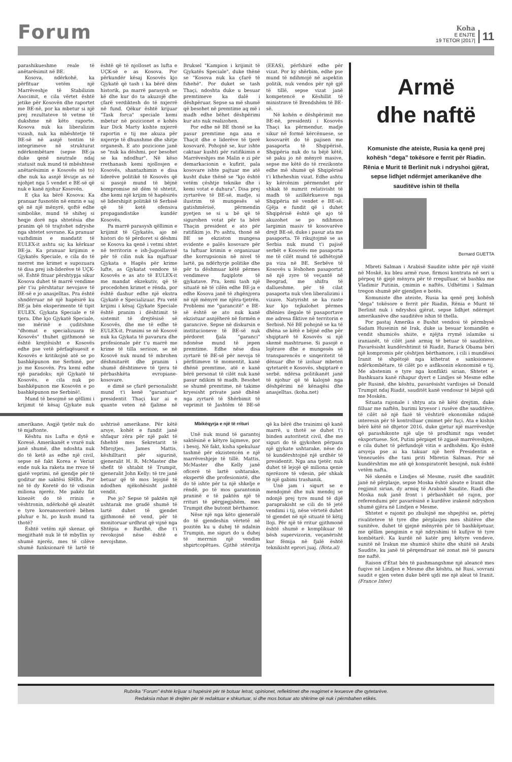Forum
Koha
E ENJTE
19 TETOR |2017|
11
parashikueshme reale të anëtarësimit në BE.
Kosova, ndërkohë, ka përfituar vetëm një Marrëveshje të Stabilizim Asocimit, e cila vërtet është jetike për Kosovën dhe raportet me BE-në, por ka mbetur si një prej rezultateve të vetme të dukshme në këto raporte. Kosova nuk ka liberalizim vizash, nuk ka mbështetje të BE-së në asnjë tentim të integrimeve në strukturat ndërkombëtare (sepse BE-ja duke qenë neutrale ndaj statusit nuk mund të mbështesë anëtarësimin e Kosovës në to) dhe nuk ka asnjë lëvizje as në njohjet nga 5 vendet e BE-së që nuk e kanë njohur Kosovën.
E çka ka bërë Kosova: Ka pranuar fusnotën në emrin e saj që në një mënyrë, qoftë edhe simbolike, mund të shihej si heqje dorë nga shtetësia dhe pranim që të trajtohet ndryshe nga shtetet sovrane. Ka pranuar vazhdimin e mandatit të EULEX-it ashtu siç ka kërkuar BE-ja. Ka pranuar krijimin e Gjykatës Speciale, e cila do të merret me krimet e supozuara të disa prej ish-liderëve të UÇK-së. Është fituar përshtypja sikur Kosova duhet të marrë vendime për t'iu përshtatur nevojave të BE-së e jo anasjelltas. Pra është shndërruar në një hapësirë ku BE-ja bën eksperimente të tipit EULEX. Gjykata Speciale e të tjera. Dhe kjo Gjykatë Speciale, me mërinë e çuditshme "dhomat e specializuara të Kosovës" thuhet gjithmonë se është krejtësisht e Kosovës edhe pse vetë përfaqësuesit e Kosovës e kritikojnë atë se po bashkëpunon me Serbinë, por jo me Kosovën. Pra kemi edhe një paradoks; një Gjykatë të Kosovës, e cila nuk po bashkëpunon me Kosovën e po bashkëpunon me Serbinë!.
Mund të besojmë se qëllimi i krijimit të kësaj Gjykate nuk është që të njolloset as lufta e UÇK-së e as Kosova. Por përkundër kësaj Kosovës kjo Gjykatë që tash i ka bërë dëm historik, pa marrë parasysh se kë dhe kur do ta akuzojë dhe çfarë verdiktesh do të nxjerrë në fund. Qëkur është krijuar "Task forca" speciale kemi mbetur në pozicionet e kohës kur Dick Marty kishte nxjerrë raportin e tij me akuza për nxjerrje të dhunshme dhe shitje organesh. E ato pozicione janë se "nuk ka dëshmi, por besohet se ka ndodhur". Në këso rrethanash kemi njollosjen e Kosovës, shantazhimin e disa liderëve politikë të Kosovës që si pasojë mund të bëjnë kompromise në dëm të shtetit, dhe kemi një krijim të hapësirës së lidershipit politikë të Serbisë që të ketë ofensiva propagandistike kundër Kosovës.
Pa marrë parasysh qëllimin e krijimit të Gjykatës, ajo në histori do të përdoret si dëshmi se Kosova ka qenë i vetmi shtet në territorin e ish-Jugosllavisë për të cilin nuk ka mjaftuar Gjykata e Hagës për krime lufte, as Gjykatat vendore të Kosovës e as ato të EULEX-it me mandat ekzekutiv, që të procedohen krimet e rënda, por është dashur edhe një ekstra Gjykatë e Specializuar. Pra vetë krijimi i kësaj Gjykate Speciale është pranim i dështimit të sistemit të drejtësisë së Kosovës, dhe me të edhe të EULEX-it. Pranimi se në Kosovë nuk ka Gjykata të pavarura dhe profesionale për t'u marrë me krime të tilla serioze, se në Kosovë nuk mund të mbrohen dëshmitarët dhe pranim i shumë dështimeve të tjera të përbashkëta evropiane-kosovare.
e dimë se çfarë personalisht mund t'i kenë "garantuar" presidentit Thaçi kur ai e quante veten në fjalime në Bruksel "Kampion i krijimit të Gjykatës Speciale", duke thënë se "Kosova nuk ka çfarë të fshehë". Por duket se tash Thaçi, ndoshta duke u besuar premtimeve ka dalë i dëshpëruar. Sepse sa më shumë që besohet në premtime aq më i madh edhe bëhet dëshpërimi kur ato nuk realizohen.
Por edhe në BE thonë se ka pasur premtime nga ana e Thaçit dhe e liderëve të tjerë kosovarë. Pohojnë se, kur ishte caktuar kushti për ratifikimin e Marrëveshjes me Malin e zi për demarkacionin e kufirit, pala kosovare ishte pajtuar me atë kusht duke thënë se "kjo është vetëm çështje teknike dhe i kemi votat e duhura". Disa prej zyrtarëve të BE-së, madje, si ilustrim të mungesës së gatishmërisë, përmendin pyetjen se si u bë që të sigurohen votat për ta bërë Thaçin president e ato për ratifikim jo. Po ashtu, thonë në BE se ekziston mungesa evidente e palës kosovare për ta luftuar krimin e organizuar dhe korrupsionin në nivel të lartë, pa ndërhyrje politike dhe për ta dëshmuar këtë përmes vendimeve fuqiplote të gjykatave. Pra, kemi tash një situatë në të cilën edhe BE-ja e edhe Kosova janë të zhgënjyera në një mënyrë me njëra-tjetrën. Problemi me "garancitë" e BE-së është se ato nuk kanë ekzistuar asnjëherë në formën e garancive. Sepse në diskursin e institucioneve të BE-së nuk përdoret fjala "garanci" ndonëse mund të jepen premtime. Edhe nëse disa zyrtarë të BE-së për nevoja të përfitimeve të momentit, kanë dhënë premtime, atë e kanë bërë personat të cilët nuk kanë pasur ndikim të madh. Besohet se shumë premtime, në takime kryesisht private janë dhënë nga zyrtarë të Shërbimit të veprimit të Jashtëm të BE-së (EEAS), përfshirë edhe për vizat. Por ky shërbim, edhe pse mund të ndihmojë në aspektin politik, nuk vendos për një gjë të tillë, sepse vizat janë kompetencë e Këshillit të ministrave të Brendshëm të BE-së.
Në kohën e dëshpërimit me BE-në, presidenti i Kosovës Thaçi ka përmendur, madje sikur në formë kërcënuese, se kosovarët do të pajisen me pasaporta të Shqipërisë. Shqipëria nuk do ta bëjë këtë, së paku jo në mënyrë masive, sepse me këtë do të rrezikonte edhe më shumë që Shqipërisë t'i ktheheshin vizat. Edhe ashtu ky kërcënim përmendet për shkak të numrit relativisht të madh të azilkërkuesve nga Shqipëria në vendet e BE-së. Gjëja e fundit që i duhet Shqipërisë është që ajo të akuzohet se po ndihmon largimin masiv të kosovarëve drejt BE-së, duke i pasur ata me pasaporta. Të rikujtojmë se as Serbia nuk mund t'i pajisë serbët e Kosovës me pasaporta me të cilët mund të udhëtojnë pa viza në BE. Serbëve të Kosovës u lëshohen pasaportat në një zyre të veçantë në Beograd, me shifra të dallueshme, për të cilat pasaporta nuk vlen liberalizimi i vizave. Natyrisht se ka raste kur kjo tejkalohet përmes dhënies ilegale të pasaportave me adresa fiktive në territorin e Serbisë. Në BE pohojnë se ka të dhëna se këtë e bëjnë edhe për shqiptarë të Kosovës si një skemë mashtruese. Si pasojë e lojërave dhe e mungesës së transparencës e sinqeritetit të dënuar dhe të izoluar mbeten qytetarët e Kosovës, shqiptarë e serbë, ndërsa politikanët janë të njohur që të kalojnë nga dëshpërimi në kënaqësi dhe anasjelltas. (koha.net)
amerikane. Asgjë tjetër nuk do të mjaftonte.
Kështu nis Lufta e dytë e Koresë. Amerikanët e vrarë nuk janë shumë, dhe ndoshta nuk do të ketë as edhe një civil, sepse në fakt Korea e Veriut ende nuk ka raketa me rreze të gjatë veprimi, në gjendje për të goditur me saktësi SHBA. Por në të dy Koretë do të vdisnin miliona njerëz. Me pakëz fat kinezët do të rrinin e vështronin, ndërkohë që aleatët e tyre koreanoveriorë bëhen pluhur e hi, po kush mund ta thotë?
Është vetëm një skenar, që megjithatë nuk lë të mbyllin sy shumë njerëz, mes të cilëve shumë funksionarë të lartë të ushtrisë amerikane. Për këtë arsye, kohët e fundit janë shfaqur zëra për një pakt të fshehtë mes Sekretarit të Mbrojtjes, James Mattis, këshilltarit për sigurinë, gjeneralit H. R. McMaster dhe shefit të shtabit të Trumpit, gjeneralit John Kelly: të tre janë betuar që të mos lejojnë të ndodhen njëkohësisht jashtë vendit.
Pse jo? Sepse të paktën një ushtarak me gradë shumë të lartë duhet të gjendet gjithmonë në vend, për të monitoruar urdhrat që vijnë nga Shtëpia e Bardhë, dhe t'i revokojnë nëse është e nevojshme.
Mbikëqyrja e një të rrituri
Unë nuk mund të garantoj saktësinë e këtyre lajmeve, por i besoj. Në fakt, kisha spekuluar tashmë për ekzistencën e një marrëveshjeje të tillë. Mattis, McMaster dhe Kelly janë oficerë të lartë ushtarake, ekspertë dhe profesionistë, dhe do të ishte për ta një shkelje e rëndë, po të mos garantonin praninë e të paktën një të rrituri të përgjegjshëm, mes Trumpit dhe butonit bërthamor.
Nëse një nga këto gjeneralë do të gjendeshin vërtetë në pozitën ku u duhej të ndalnin Trumpin, me siguri do u duhej të merrnin një vendim shpirtcopëtues. Gjithë stërvitja që ka bërë dhe trainimi që kanë marrë, u thotë se duhet t'i binden autoritetit civil, dhe me siguri do të gjykohen përpara një gjykate ushtarake, nëse do të kundërshtojnë një urdhër të presidentit. Nga ana tjetër, nuk duhet të lejojë që miliona qenie njerëzore të vdesin, për shkak të një gabimi trashanik.
Unë jam i sigurt se e mendojmë dhe nuk mendoj se ndonjë prej tyre mund të dijë paraprakisht se cili do të jetë vendimi i tij, nëse vërtetë duhet të gjendet në një situatë të këtij lloji. Për një të rritur gjithmonë është shumë e komplikuar të bësh supervizorin, veçanërisht kur fëmija në fjalë është teknikisht eprori juaj. (Bota.al)
Armë
dhe naftë
Komuniste dhe ateiste, Rusia ka qenë prej kohësh “dega” tokësore e ferrit për Riadin. Rënia e Murit të Berlinit nuk i ndryshoi gjërat, sepse lidhjet ndërmjet amerikanëve dhe sauditëve ishin të thella
Bernard GUETTA
Mbreti Salman i Arabisë Saudite ishte për një vizitë në Moskë, ku bleu armë ruse, firmosi kontrata në seri u përpoq të gjejë mënyra për të rregulluar, së bashku me Vladimir Putinin, çmimin e naftës. Udhëtimi i Salman tregon shumë për gjendjen e botës.
Komuniste dhe ateiste, Rusia ka qenë prej kohësh "dega" tokësore e ferrit për Riadin. Rënia e Murit të Berlinit nuk i ndryshoi gjërat, sepse lidhjet ndërmjet amerikanëve dhe sauditëve ishin të thella.
Por pastaj Amerika e Bushit vendosi të përmbysë Sadam Huseinin në Irak, duke ia besuar komandën e vendit shumicës shiite, e njëjta rrymë islamike si iranianët, të cilët janë armiq të betuar të sauditëve. Pavarësisht kundërshtimit të Riadit, Barack Obama bëri një kompromis për çështjen bërthamore, i cili i mundësoi Iranit të shpëtojë nga kthetrat e sanksioneve ndërkombëtare, të cilët po e asfiksonin ekonominë e tij. Me abstenim e tyre nga konflikti sirian, Shtetet e Bashkuara kanë rihapur dyert e Lindjes së Mesme edhe për Rusinë, dhe kështu, pavarësisht vardisjes së Donald Trumpit ndaj Riadit, sauditët kanë vendosur të bëjnë ujdi me Moskën.
Situata rajonale i shtyu ata në këtë drejtim, duke filluar me naftën, burimi kryesor i rusëve dhe sauditëve, të cilët në një fazë të vështirë ekonomike ndajnë interesin për të kontrolluar çmimet për fuçi. Ata e kishin bërë këtë në dhjetor 2016, duke gjetur një marrëveshje që parashikonte një ulje të prodhimit nga vendet eksportuese. Sot, Putini përpiqet të zgjasë marrëveshjen, e cila duhet të përfundojë vitin e ardhshëm. Kjo është arsyeja pse ai ka takuar një herë Presidentin e Venezuelës dhe tani priti Mbretin Salman. Por në kundërshtim me atë që konspiratorët besojnë, nuk është vetëm nafta.
Në skenën e Lindjes së Mesme, rusët dhe sauditët janë në përplasje, sepse Moska është aleate e Iranit dhe regjimit sirian, dy armiq të Arabisë Saudite. Riadi dhe Moska nuk janë front i përbashkët në rajon, por referendumi për pavarësinë e kurdëve irakenë ndryshon shumë gjëra në Lindjen e Mesme.
Shtetet e rajonit po zbulojnë me shpejtësi se, përtej rivaliteteve të tyre dhe përplasjes mes shiitëve dhe sunitëve, duhet të gjejnë mënyrën për të bashkëjetuar, me qëllim pengimin e një ndryshimi të kufijve të tyre kombëtarë. Ka kurdë në katër prej këtyre vendeve, sunitë në Irakun me shumicë shiite dhe shiitë në Arabi Saudite, ku janë të përqendruar në zonat më të pasura me naftë.
Raison d'État bën të pashmangshme një aleancë mes fuqive në Lindjen e Mesme dhe kështu, në Rusi, sovrani saudit e gjen veten duke bërë ujdi me një aleat të Iranit. (France Inter)
Rubrika "Forum" është krijuar si hapësirë për të botuar letrat, opinionet, reflektimet dhe reagimet e lexuesve dhe qytetarëve.
Redaksia mban të drejtën për të redaktuar e shkurtuar, si dhe mos botuar ato shkrime që nuk i përmbahen etikës.